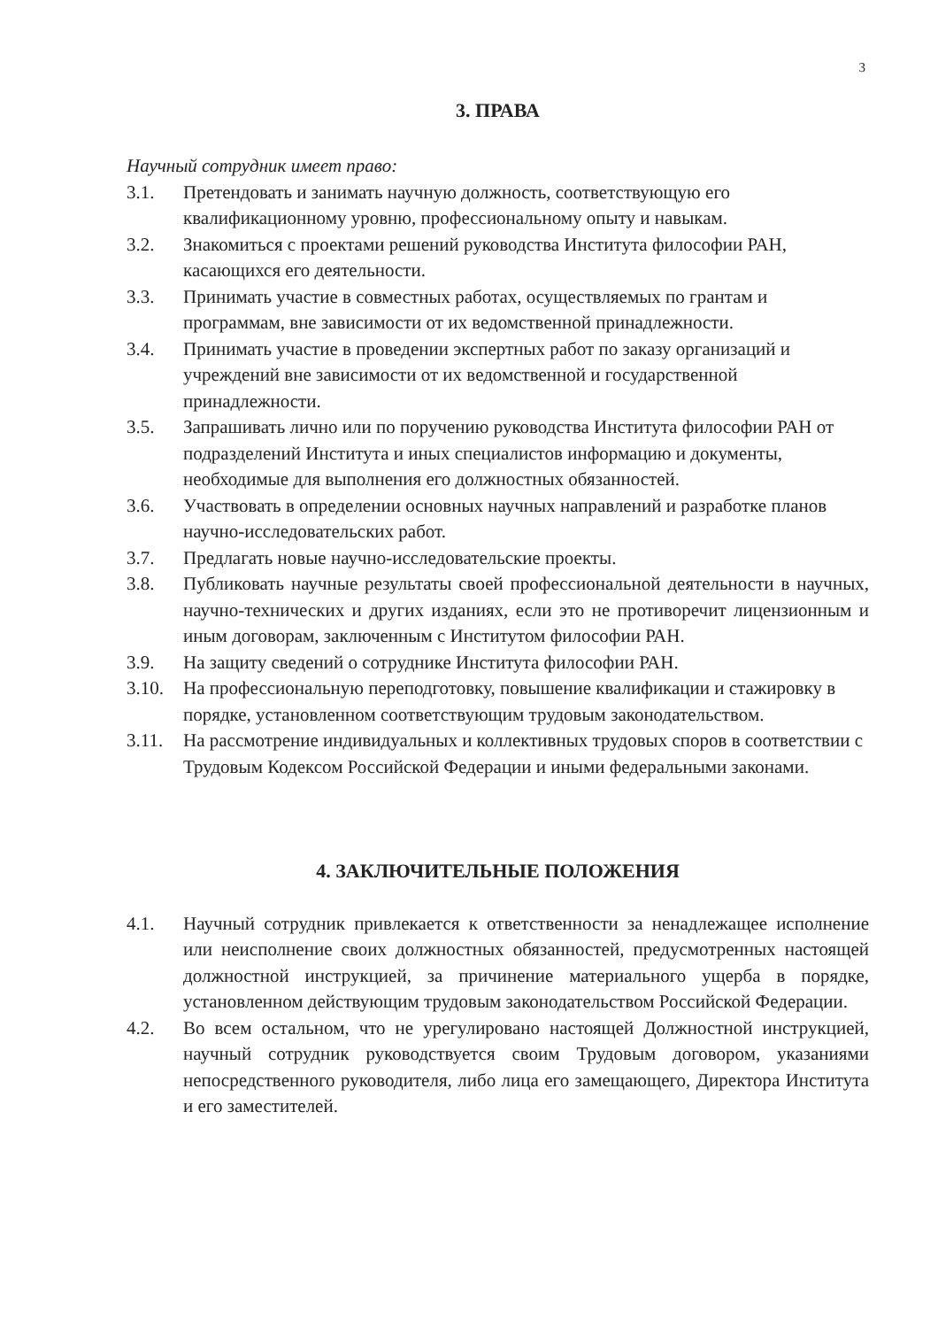3
3. ПРАВА
Научный сотрудник имеет право:
3.1. Претендовать и занимать научную должность, соответствующую его квалификационному уровню, профессиональному опыту и навыкам.
3.2. Знакомиться с проектами решений руководства Института философии РАН, касающихся его деятельности.
3.3. Принимать участие в совместных работах, осуществляемых по грантам и программам, вне зависимости от их ведомственной принадлежности.
3.4. Принимать участие в проведении экспертных работ по заказу организаций и учреждений вне зависимости от их ведомственной и государственной принадлежности.
3.5. Запрашивать лично или по поручению руководства Института философии РАН от подразделений Института и иных специалистов информацию и документы, необходимые для выполнения его должностных обязанностей.
3.6. Участвовать в определении основных научных направлений и разработке планов научно-исследовательских работ.
3.7. Предлагать новые научно-исследовательские проекты.
3.8. Публиковать научные результаты своей профессиональной деятельности в научных, научно-технических и других изданиях, если это не противоречит лицензионным и иным договорам, заключенным с Институтом философии РАН.
3.9. На защиту сведений о сотруднике Института философии РАН.
3.10. На профессиональную переподготовку, повышение квалификации и стажировку в порядке, установленном соответствующим трудовым законодательством.
3.11. На рассмотрение индивидуальных и коллективных трудовых споров в соответствии с Трудовым Кодексом Российской Федерации и иными федеральными законами.
4. ЗАКЛЮЧИТЕЛЬНЫЕ ПОЛОЖЕНИЯ
4.1. Научный сотрудник привлекается к ответственности за ненадлежащее исполнение или неисполнение своих должностных обязанностей, предусмотренных настоящей должностной инструкцией, за причинение материального ущерба в порядке, установленном действующим трудовым законодательством Российской Федерации.
4.2. Во всем остальном, что не урегулировано настоящей Должностной инструкцией, научный сотрудник руководствуется своим Трудовым договором, указаниями непосредственного руководителя, либо лица его замещающего, Директора Института и его заместителей.